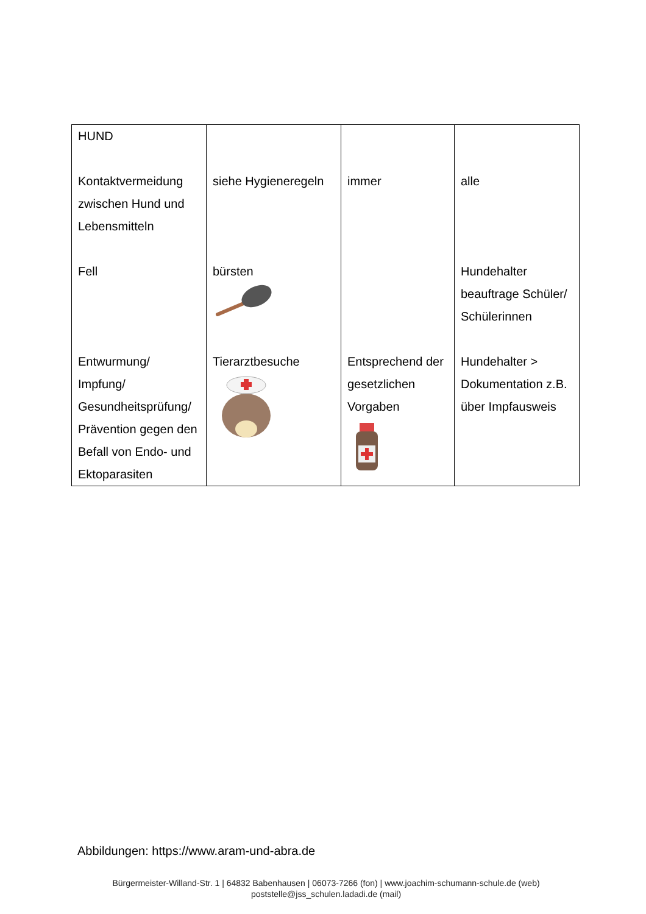| HUND | | | |
| Kontaktvermeidung zwischen Hund und Lebensmitteln | siehe Hygieneregeln | immer | alle |
| Fell | bürsten | | Hundehalter beauftrage Schüler/ Schülerinnen |
| Entwurmung/ Impfung/ Gesundheitsprüfung/ Prävention gegen den Befall von Endo- und Ektoparasiten | Tierarztbesuche | Entsprechend der gesetzlichen Vorgaben | Hundehalter > Dokumentation z.B. über Impfausweis |
Abbildungen: https://www.aram-und-abra.de
Bürgermeister-Willand-Str. 1 | 64832 Babenhausen | 06073-7266 (fon) | www.joachim-schumann-schule.de (web)
poststelle@jss_schulen.ladadi.de (mail)